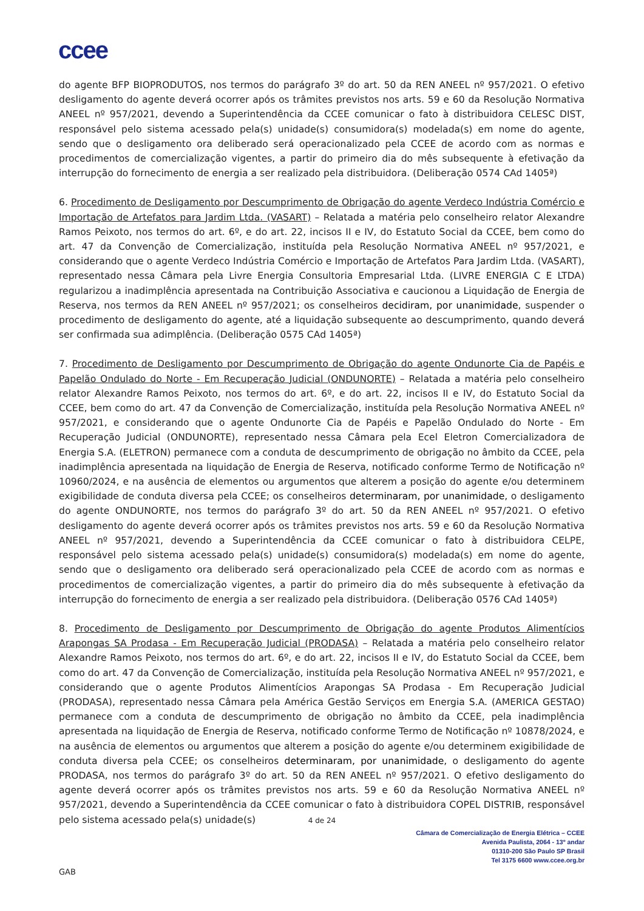ccee
do agente BFP BIOPRODUTOS, nos termos do parágrafo 3º do art. 50 da REN ANEEL nº 957/2021. O efetivo desligamento do agente deverá ocorrer após os trâmites previstos nos arts. 59 e 60 da Resolução Normativa ANEEL nº 957/2021, devendo a Superintendência da CCEE comunicar o fato à distribuidora CELESC DIST, responsável pelo sistema acessado pela(s) unidade(s) consumidora(s) modelada(s) em nome do agente, sendo que o desligamento ora deliberado será operacionalizado pela CCEE de acordo com as normas e procedimentos de comercialização vigentes, a partir do primeiro dia do mês subsequente à efetivação da interrupção do fornecimento de energia a ser realizado pela distribuidora. (Deliberação 0574 CAd 1405ª)
6. Procedimento de Desligamento por Descumprimento de Obrigação do agente Verdeco Indústria Comércio e Importação de Artefatos para Jardim Ltda. (VASART) – Relatada a matéria pelo conselheiro relator Alexandre Ramos Peixoto, nos termos do art. 6º, e do art. 22, incisos II e IV, do Estatuto Social da CCEE, bem como do art. 47 da Convenção de Comercialização, instituída pela Resolução Normativa ANEEL nº 957/2021, e considerando que o agente Verdeco Indústria Comércio e Importação de Artefatos Para Jardim Ltda. (VASART), representado nessa Câmara pela Livre Energia Consultoria Empresarial Ltda. (LIVRE ENERGIA C E LTDA) regularizou a inadimplência apresentada na Contribuição Associativa e caucionou a Liquidação de Energia de Reserva, nos termos da REN ANEEL nº 957/2021; os conselheiros decidiram, por unanimidade, suspender o procedimento de desligamento do agente, até a liquidação subsequente ao descumprimento, quando deverá ser confirmada sua adimplência. (Deliberação 0575 CAd 1405ª)
7. Procedimento de Desligamento por Descumprimento de Obrigação do agente Ondunorte Cia de Papéis e Papelão Ondulado do Norte - Em Recuperação Judicial (ONDUNORTE) – Relatada a matéria pelo conselheiro relator Alexandre Ramos Peixoto, nos termos do art. 6º, e do art. 22, incisos II e IV, do Estatuto Social da CCEE, bem como do art. 47 da Convenção de Comercialização, instituída pela Resolução Normativa ANEEL nº 957/2021, e considerando que o agente Ondunorte Cia de Papéis e Papelão Ondulado do Norte - Em Recuperação Judicial (ONDUNORTE), representado nessa Câmara pela Ecel Eletron Comercializadora de Energia S.A. (ELETRON) permanece com a conduta de descumprimento de obrigação no âmbito da CCEE, pela inadimplência apresentada na liquidação de Energia de Reserva, notificado conforme Termo de Notificação nº 10960/2024, e na ausência de elementos ou argumentos que alterem a posição do agente e/ou determinem exigibilidade de conduta diversa pela CCEE; os conselheiros determinaram, por unanimidade, o desligamento do agente ONDUNORTE, nos termos do parágrafo 3º do art. 50 da REN ANEEL nº 957/2021. O efetivo desligamento do agente deverá ocorrer após os trâmites previstos nos arts. 59 e 60 da Resolução Normativa ANEEL nº 957/2021, devendo a Superintendência da CCEE comunicar o fato à distribuidora CELPE, responsável pelo sistema acessado pela(s) unidade(s) consumidora(s) modelada(s) em nome do agente, sendo que o desligamento ora deliberado será operacionalizado pela CCEE de acordo com as normas e procedimentos de comercialização vigentes, a partir do primeiro dia do mês subsequente à efetivação da interrupção do fornecimento de energia a ser realizado pela distribuidora. (Deliberação 0576 CAd 1405ª)
8. Procedimento de Desligamento por Descumprimento de Obrigação do agente Produtos Alimentícios Arapongas SA Prodasa - Em Recuperação Judicial (PRODASA) – Relatada a matéria pelo conselheiro relator Alexandre Ramos Peixoto, nos termos do art. 6º, e do art. 22, incisos II e IV, do Estatuto Social da CCEE, bem como do art. 47 da Convenção de Comercialização, instituída pela Resolução Normativa ANEEL nº 957/2021, e considerando que o agente Produtos Alimentícios Arapongas SA Prodasa - Em Recuperação Judicial (PRODASA), representado nessa Câmara pela América Gestão Serviços em Energia S.A. (AMERICA GESTAO) permanece com a conduta de descumprimento de obrigação no âmbito da CCEE, pela inadimplência apresentada na liquidação de Energia de Reserva, notificado conforme Termo de Notificação nº 10878/2024, e na ausência de elementos ou argumentos que alterem a posição do agente e/ou determinem exigibilidade de conduta diversa pela CCEE; os conselheiros determinaram, por unanimidade, o desligamento do agente PRODASA, nos termos do parágrafo 3º do art. 50 da REN ANEEL nº 957/2021. O efetivo desligamento do agente deverá ocorrer após os trâmites previstos nos arts. 59 e 60 da Resolução Normativa ANEEL nº 957/2021, devendo a Superintendência da CCEE comunicar o fato à distribuidora COPEL DISTRIB, responsável pelo sistema acessado pela(s) unidade(s)
4 de 24
Câmara de Comercialização de Energia Elétrica – CCEE
Avenida Paulista, 2064 - 13º andar
01310-200 São Paulo SP Brasil
Tel 3175 6600 www.ccee.org.br
GAB